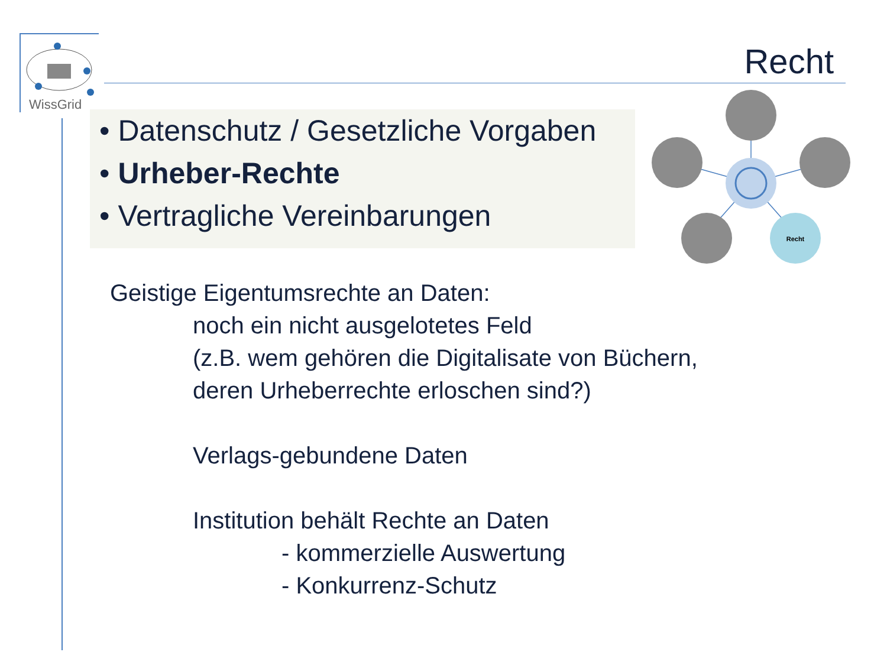WissGrid
Recht
• Datenschutz / Gesetzliche Vorgaben
• Urheber-Rechte
• Vertragliche Vereinbarungen
Recht
Geistige Eigentumsrechte an Daten:
noch ein nicht ausgelotetes Feld
(z.B. wem gehören die Digitalisate von Büchern,
deren Urheberrechte erloschen sind?)
Verlags-gebundene Daten
Institution behält Rechte an Daten
- kommerzielle Auswertung
- Konkurrenz-Schutz